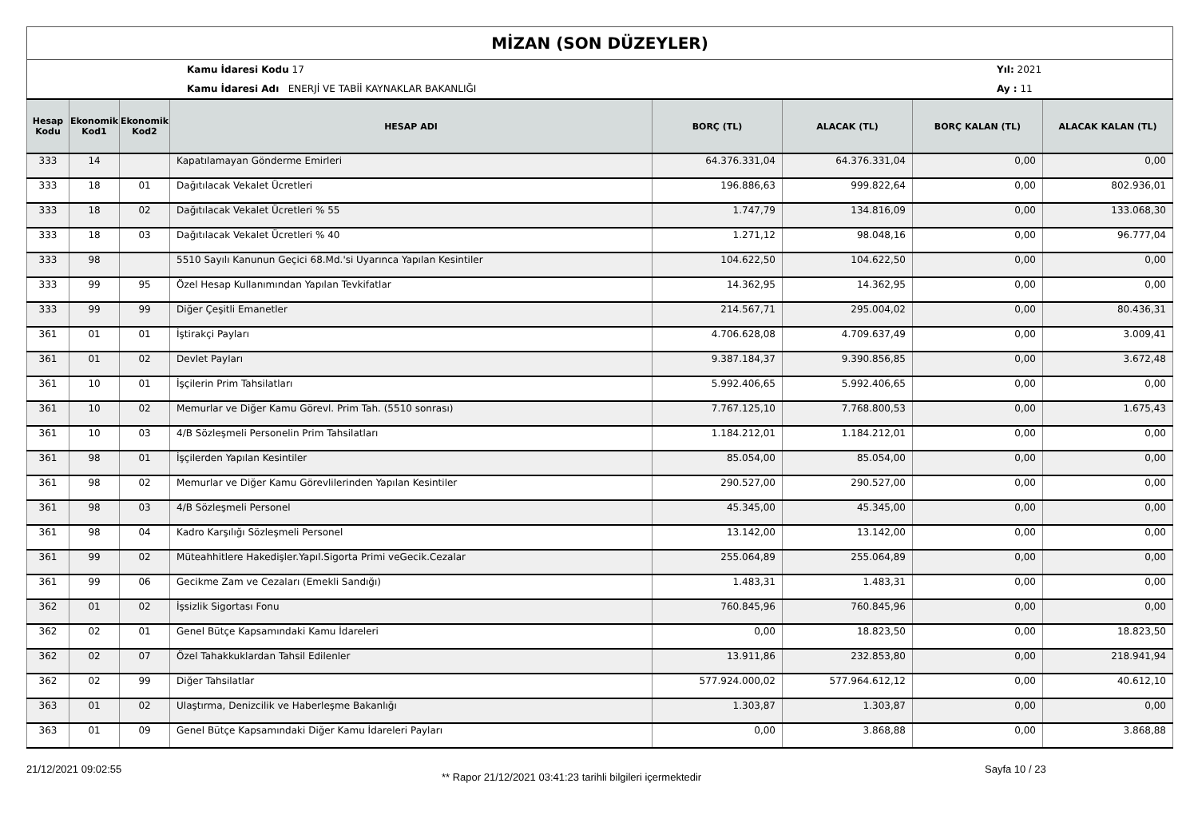MİZAN (SON DÜZEYLER)
Kamu İdaresi Kodu 17
Kamu İdaresi Adı ENERJİ VE TABİİ KAYNAKLAR BAKANLIĞI
Yıl: 2021
Ay : 11
| Hesap Kodu | Ekonomik Kod1 | Ekonomik Kod2 | HESAP ADI | BORÇ (TL) | ALACAK (TL) | BORÇ KALAN (TL) | ALACAK KALAN (TL) |
| --- | --- | --- | --- | --- | --- | --- | --- |
| 333 | 14 | | Kapatılamayan Gönderme Emirleri | 64.376.331,04 | 64.376.331,04 | 0,00 | 0,00 |
| 333 | 18 | 01 | Dağıtılacak Vekalet Ücretleri | 196.886,63 | 999.822,64 | 0,00 | 802.936,01 |
| 333 | 18 | 02 | Dağıtılacak Vekalet Ücretleri % 55 | 1.747,79 | 134.816,09 | 0,00 | 133.068,30 |
| 333 | 18 | 03 | Dağıtılacak Vekalet Ücretleri % 40 | 1.271,12 | 98.048,16 | 0,00 | 96.777,04 |
| 333 | 98 | | 5510 Sayılı Kanunun Geçici 68.Md.'si Uyarınca Yapılan Kesintiler | 104.622,50 | 104.622,50 | 0,00 | 0,00 |
| 333 | 99 | 95 | Özel Hesap Kullanımından Yapılan Tevkifatlar | 14.362,95 | 14.362,95 | 0,00 | 0,00 |
| 333 | 99 | 99 | Diğer Çeşitli Emanetler | 214.567,71 | 295.004,02 | 0,00 | 80.436,31 |
| 361 | 01 | 01 | İştirakçi Payları | 4.706.628,08 | 4.709.637,49 | 0,00 | 3.009,41 |
| 361 | 01 | 02 | Devlet Payları | 9.387.184,37 | 9.390.856,85 | 0,00 | 3.672,48 |
| 361 | 10 | 01 | İşçilerin Prim Tahsilatları | 5.992.406,65 | 5.992.406,65 | 0,00 | 0,00 |
| 361 | 10 | 02 | Memurlar ve Diğer Kamu Görevl. Prim Tah. (5510 sonrası) | 7.767.125,10 | 7.768.800,53 | 0,00 | 1.675,43 |
| 361 | 10 | 03 | 4/B Sözleşmeli Personelin Prim Tahsilatları | 1.184.212,01 | 1.184.212,01 | 0,00 | 0,00 |
| 361 | 98 | 01 | İşçilerden Yapılan Kesintiler | 85.054,00 | 85.054,00 | 0,00 | 0,00 |
| 361 | 98 | 02 | Memurlar ve Diğer Kamu Görevlilerinden Yapılan Kesintiler | 290.527,00 | 290.527,00 | 0,00 | 0,00 |
| 361 | 98 | 03 | 4/B Sözleşmeli Personel | 45.345,00 | 45.345,00 | 0,00 | 0,00 |
| 361 | 98 | 04 | Kadro Karşılığı Sözleşmeli Personel | 13.142,00 | 13.142,00 | 0,00 | 0,00 |
| 361 | 99 | 02 | Müteahhitlere Hakedişler.Yapıl.Sigorta Primi veGecik.Cezalar | 255.064,89 | 255.064,89 | 0,00 | 0,00 |
| 361 | 99 | 06 | Gecikme Zam ve Cezaları (Emekli Sandığı) | 1.483,31 | 1.483,31 | 0,00 | 0,00 |
| 362 | 01 | 02 | İşsizlik Sigortası Fonu | 760.845,96 | 760.845,96 | 0,00 | 0,00 |
| 362 | 02 | 01 | Genel Bütçe Kapsamındaki Kamu İdareleri | 0,00 | 18.823,50 | 0,00 | 18.823,50 |
| 362 | 02 | 07 | Özel Tahakkuklardan Tahsil Edilenler | 13.911,86 | 232.853,80 | 0,00 | 218.941,94 |
| 362 | 02 | 99 | Diğer Tahsilatlar | 577.924.000,02 | 577.964.612,12 | 0,00 | 40.612,10 |
| 363 | 01 | 02 | Ulaştırma, Denizcilik ve Haberleşme Bakanlığı | 1.303,87 | 1.303,87 | 0,00 | 0,00 |
| 363 | 01 | 09 | Genel Bütçe Kapsamındaki Diğer Kamu İdareleri Payları | 0,00 | 3.868,88 | 0,00 | 3.868,88 |
21/12/2021 09:02:55
** Rapor 21/12/2021 03:41:23 tarihli bilgileri içermektedir
Sayfa 10 / 23